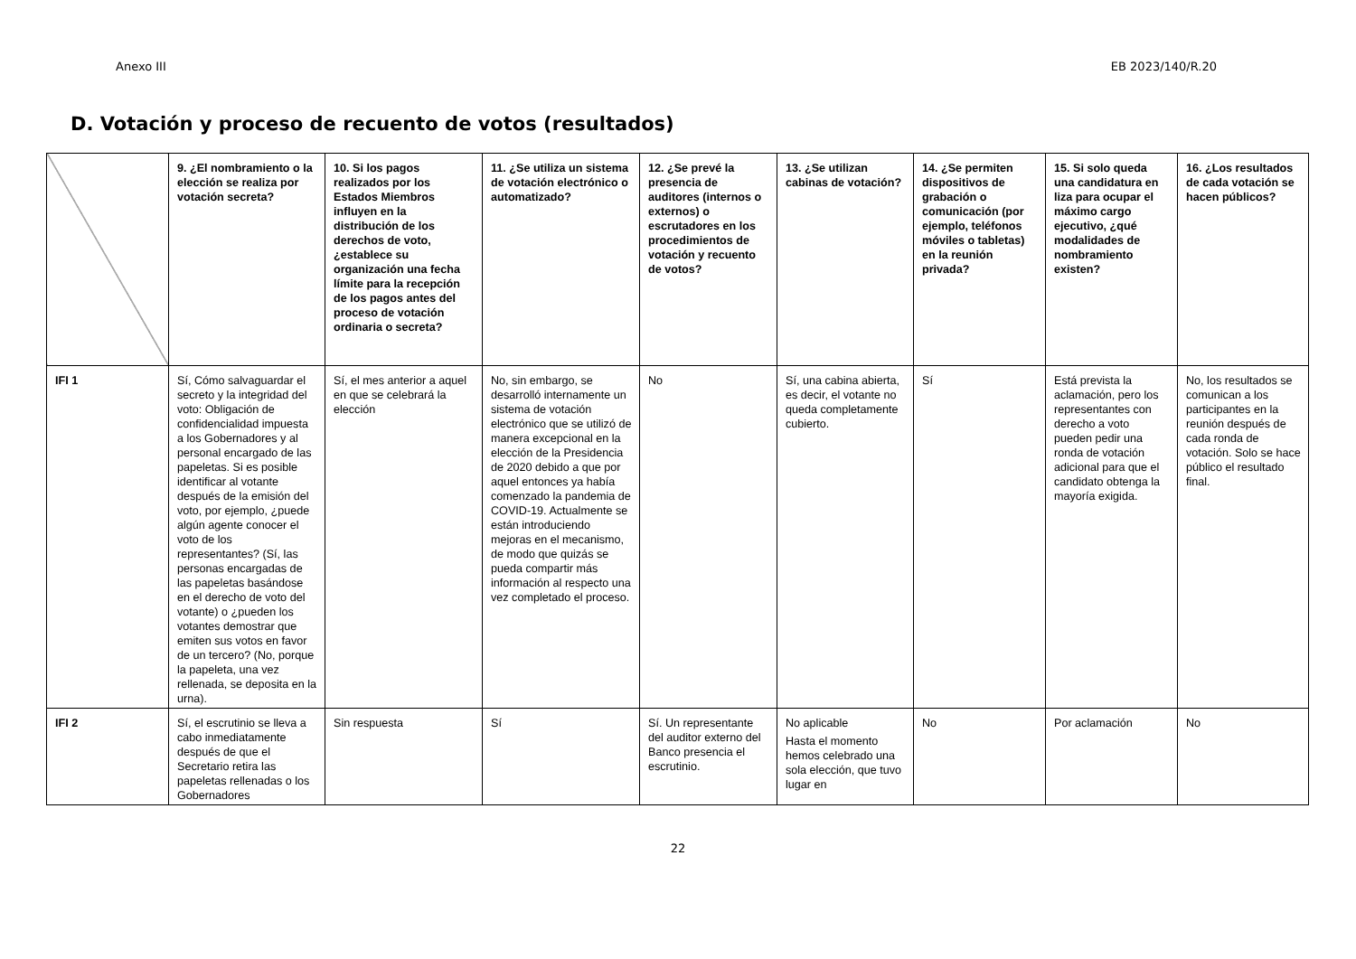Anexo III EB 2023/140/R.20
D. Votación y proceso de recuento de votos (resultados)
| | 9. ¿El nombramiento o la elección se realiza por votación secreta? | 10. Si los pagos realizados por los Estados Miembros influyen en la distribución de los derechos de voto, ¿establece su organización una fecha límite para la recepción de los pagos antes del proceso de votación ordinaria o secreta? | 11. ¿Se utiliza un sistema de votación electrónico o automatizado? | 12. ¿Se prevé la presencia de auditores (internos o externos) o escrutadores en los procedimientos de votación y recuento de votos? | 13. ¿Se utilizan cabinas de votación? | 14. ¿Se permiten dispositivos de grabación o comunicación (por ejemplo, teléfonos móviles o tabletas) en la reunión privada? | 15. Si solo queda una candidatura en liza para ocupar el máximo cargo ejecutivo, ¿qué modalidades de nombramiento existen? | 16. ¿Los resultados de cada votación se hacen públicos? |
| IFI 1 | Sí, Cómo salvaguardar el secreto y la integridad del voto: Obligación de confidencialidad impuesta a los Gobernadores y al personal encargado de las papeletas. Si es posible identificar al votante después de la emisión del voto, por ejemplo, ¿puede algún agente conocer el voto de los representantes? (Sí, las personas encargadas de las papeletas basándose en el derecho de voto del votante) o ¿pueden los votantes demostrar que emiten sus votos en favor de un tercero? (No, porque la papeleta, una vez rellenada, se deposita en la urna). | Sí, el mes anterior a aquel en que se celebrará la elección | No, sin embargo, se desarrolló internamente un sistema de votación electrónico que se utilizó de manera excepcional en la elección de la Presidencia de 2020 debido a que por aquel entonces ya había comenzado la pandemia de COVID-19. Actualmente se están introduciendo mejoras en el mecanismo, de modo que quizás se pueda compartir más información al respecto una vez completado el proceso. | No | Sí, una cabina abierta, es decir, el votante no queda completamente cubierto. | Sí | Está prevista la aclamación, pero los representantes con derecho a voto pueden pedir una ronda de votación adicional para que el candidato obtenga la mayoría exigida. | No, los resultados se comunican a los participantes en la reunión después de cada ronda de votación. Solo se hace público el resultado final. |
| IFI 2 | Sí, el escrutinio se lleva a cabo inmediatamente después de que el Secretario retira las papeletas rellenadas o los Gobernadores | Sin respuesta | Sí | Sí. Un representante del auditor externo del Banco presencia el escrutinio. | No aplicable Hasta el momento hemos celebrado una sola elección, que tuvo lugar en | No | Por aclamación | No |
22